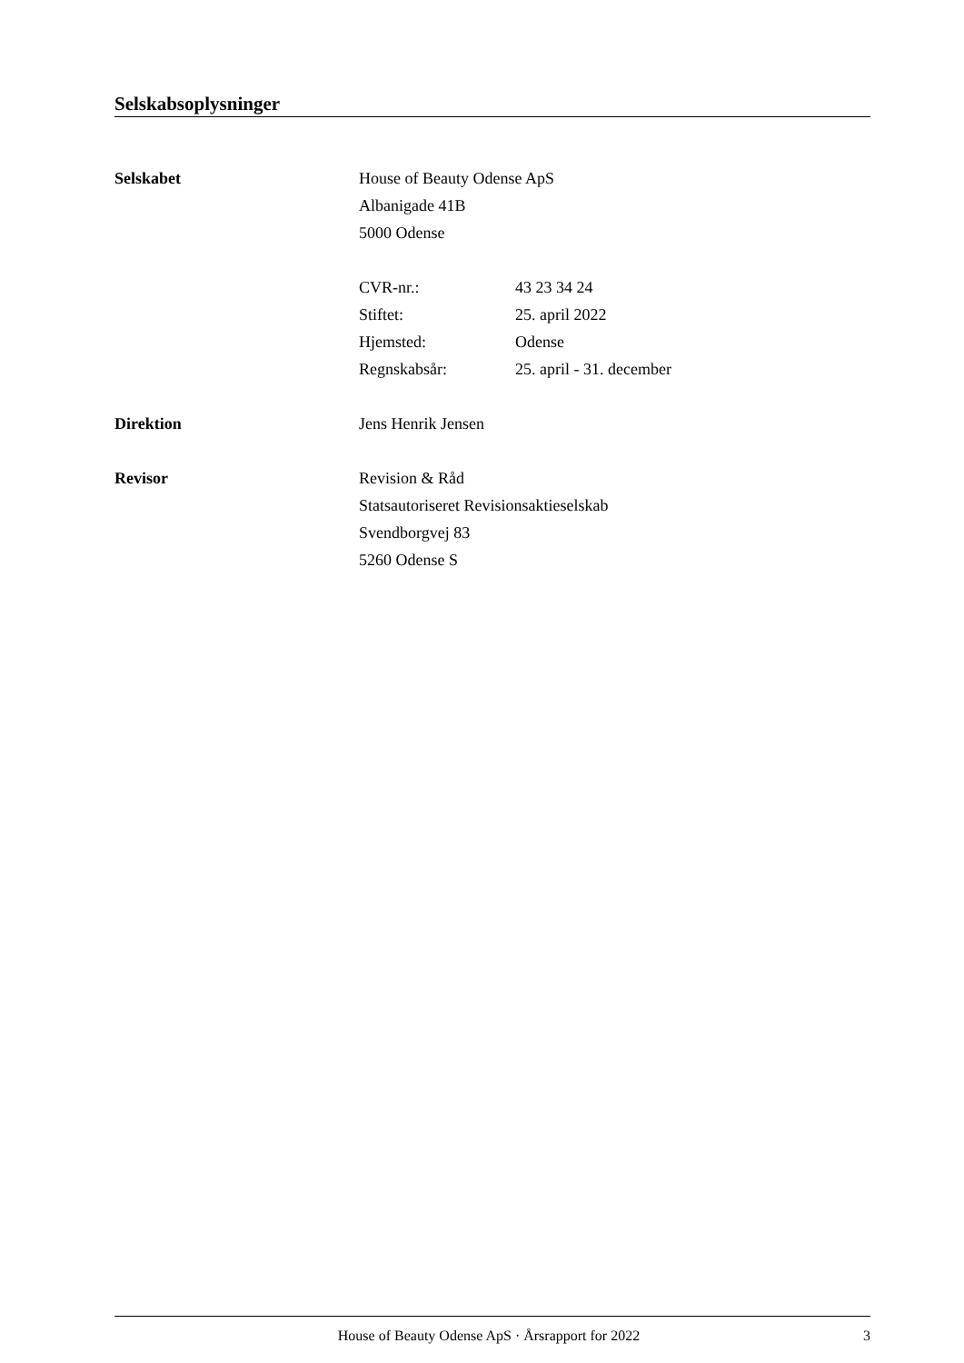Selskabsoplysninger
Selskabet
House of Beauty Odense ApS
Albanigade 41B
5000 Odense
CVR-nr.: 43 23 34 24
Stiftet: 25. april 2022
Hjemsted: Odense
Regnskabsår: 25. april - 31. december
Direktion
Jens Henrik Jensen
Revisor
Revision & Råd
Statsautoriseret Revisionsaktieselskab
Svendborgvej 83
5260 Odense S
House of Beauty Odense ApS · Årsrapport for 2022 3